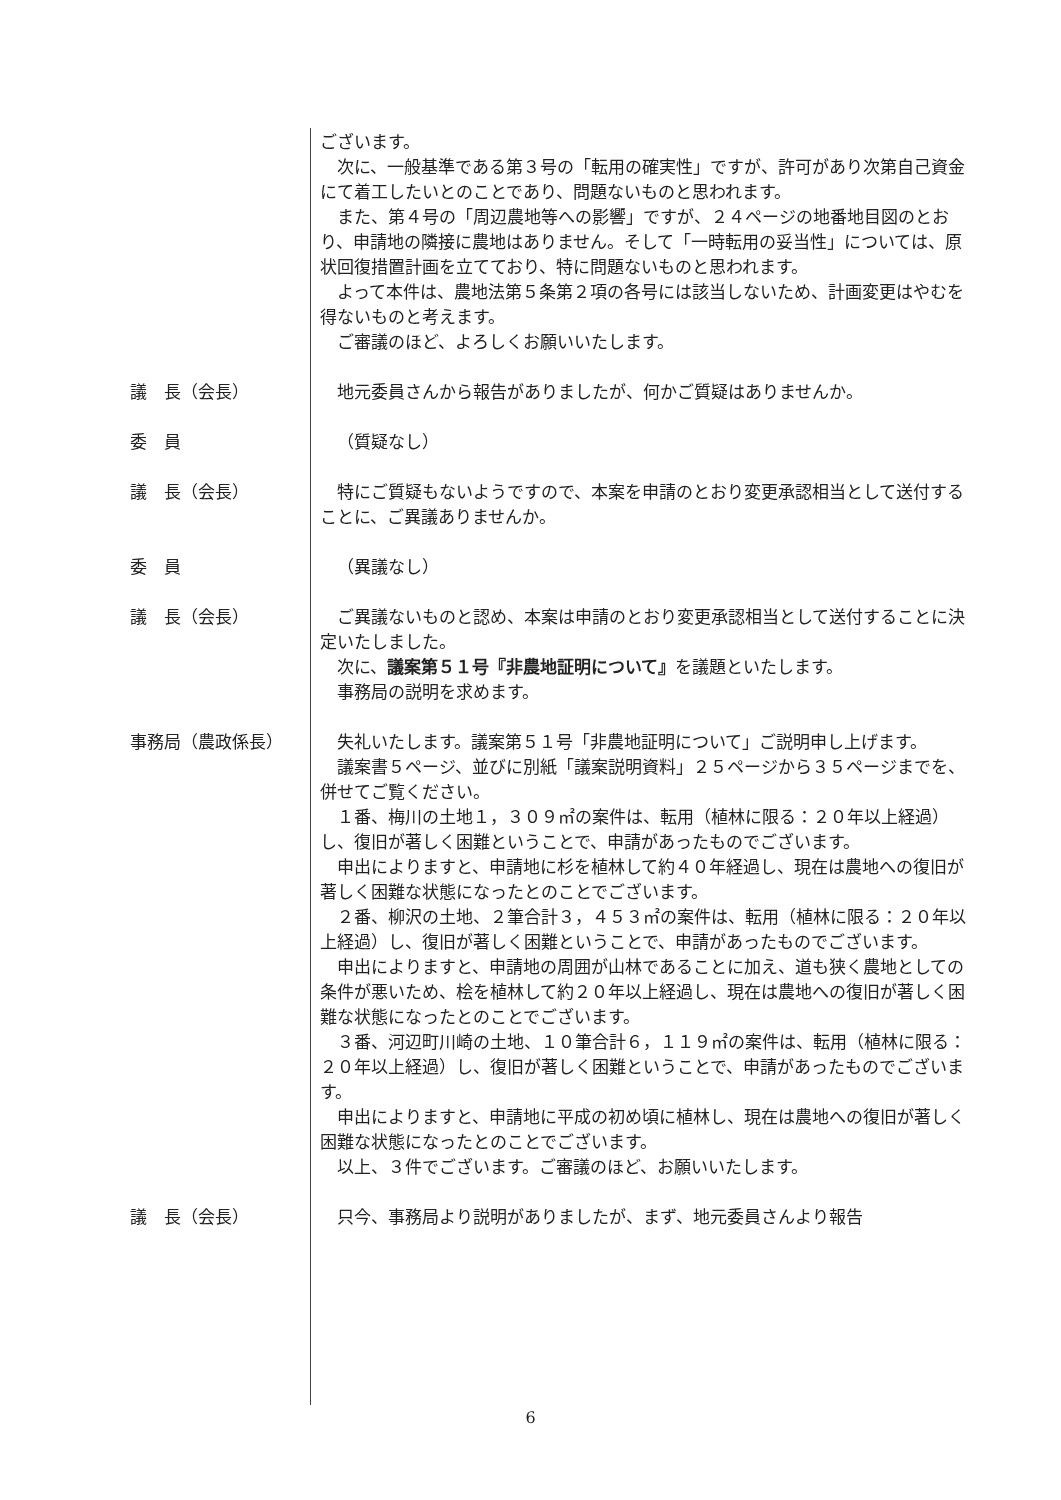ございます。
次に、一般基準である第３号の「転用の確実性」ですが、許可があり次第自己資金にて着工したいとのことであり、問題ないものと思われます。
また、第４号の「周辺農地等への影響」ですが、２４ページの地番地目図のとおり、申請地の隣接に農地はありません。そして「一時転用の妥当性」については、原状回復措置計画を立てており、特に問題ないものと思われます。
よって本件は、農地法第５条第２項の各号には該当しないため、計画変更はやむを得ないものと考えます。
ご審議のほど、よろしくお願いいたします。
議　長（会長） 地元委員さんから報告がありましたが、何かご質疑はありませんか。
委　員 （質疑なし）
議　長（会長） 特にご質疑もないようですので、本案を申請のとおり変更承認相当として送付することに、ご異議ありませんか。
委　員 （異議なし）
議　長（会長） ご異議ないものと認め、本案は申請のとおり変更承認相当として送付することに決定いたしました。
次に、議案第５１号『非農地証明について』を議題といたします。
事務局の説明を求めます。
事務局（農政係長） 失礼いたします。議案第５１号「非農地証明について」ご説明申し上げます。
議案書５ページ、並びに別紙「議案説明資料」２５ページから３５ページまでを、併せてご覧ください。
１番、梅川の土地１，３０９㎡の案件は、転用（植林に限る：２０年以上経過）し、復旧が著しく困難ということで、申請があったものでございます。
申出によりますと、申請地に杉を植林して約４０年経過し、現在は農地への復旧が著しく困難な状態になったとのことでございます。
２番、柳沢の土地、２筆合計３，４５３㎡の案件は、転用（植林に限る：２０年以上経過）し、復旧が著しく困難ということで、申請があったものでございます。
申出によりますと、申請地の周囲が山林であることに加え、道も狭く農地としての条件が悪いため、桧を植林して約２０年以上経過し、現在は農地への復旧が著しく困難な状態になったとのことでございます。
３番、河辺町川崎の土地、１０筆合計６，１１９㎡の案件は、転用（植林に限る：２０年以上経過）し、復旧が著しく困難ということで、申請があったものでございます。
申出によりますと、申請地に平成の初め頃に植林し、現在は農地への復旧が著しく困難な状態になったとのことでございます。
以上、３件でございます。ご審議のほど、お願いいたします。
議　長（会長） 只今、事務局より説明がありましたが、まず、地元委員さんより報告
6